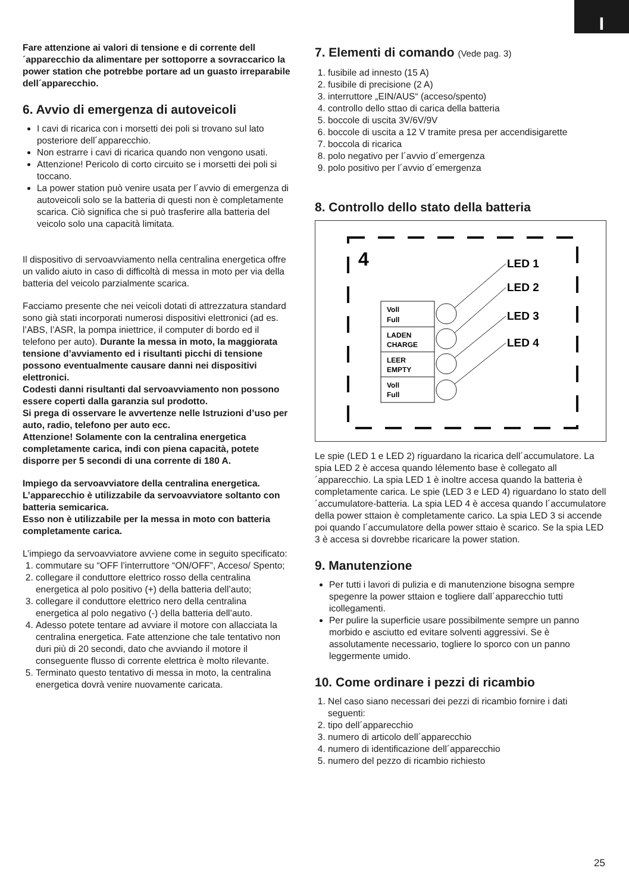I
Fare attenzione ai valori di tensione e di corrente dell´apparecchio da alimentare per sottoporre a sovraccarico la power station che potrebbe portare ad un guasto irreparabile dell´apparecchio.
6. Avvio di emergenza di autoveicoli
I cavi di ricarica con i morsetti dei poli si trovano sul lato posteriore dell´apparecchio.
Non estrarre i cavi di ricarica quando non vengono usati.
Attenzione! Pericolo di corto circuito se i morsetti dei poli si toccano.
La power station può venire usata per l´avvio di emergenza di autoveicoli solo se la batteria di questi non è completamente scarica. Ciò significa che si può trasferire alla batteria del veicolo solo una capacità limitata.
Il dispositivo di servoavviamento nella centralina energetica offre un valido aiuto in caso di difficoltà di messa in moto per via della batteria del veicolo parzialmente scarica.
Facciamo presente che nei veicoli dotati di attrezzatura standard sono già stati incorporati numerosi dispositivi elettronici (ad es. l’ABS, l’ASR, la pompa iniettrice, il computer di bordo ed il telefono per auto). Durante la messa in moto, la maggiorata tensione d’avviamento ed i risultanti picchi di tensione possono eventualmente causare danni nei dispositivi elettronici.
Codesti danni risultanti dal servoavviamento non possono essere coperti dalla garanzia sul prodotto.
Si prega di osservare le avvertenze nelle Istruzioni d’uso per auto, radio, telefono per auto ecc.
Attenzione! Solamente con la centralina energetica completamente carica, indi con piena capacità, potete disporre per 5 secondi di una corrente di 180 A.
Impiego da servoavviatore della centralina energetica.
L’apparecchio è utilizzabile da servoavviatore soltanto con batteria semicarica.
Esso non è utilizzabile per la messa in moto con batteria completamente carica.
L’impiego da servoavviatore avviene come in seguito specificato:
1. commutare su “OFF l’interruttore “ON/OFF”, Acceso/ Spento;
2. collegare il conduttore elettrico rosso della centralina energetica al polo positivo (+) della batteria dell’auto;
3. collegare il conduttore elettrico nero della centralina energetica al polo negativo (-) della batteria dell’auto.
4. Adesso potete tentare ad avviare il motore con allacciata la centralina energetica. Fate attenzione che tale tentativo non duri più di 20 secondi, dato che avviando il motore il conseguente flusso di corrente elettrica è molto rilevante.
5. Terminato questo tentativo di messa in moto, la centralina energetica dovrà venire nuovamente caricata.
7. Elementi di comando (Vede pag. 3)
1. fusibile ad innesto (15 A)
2. fusibile di precisione (2 A)
3. interruttore „EIN/AUS“ (acceso/spento)
4. controllo dello sttao di carica della batteria
5. boccole di uscita 3V/6V/9V
6. boccole di uscita a 12 V tramite presa per accendisigarette
7. boccola di ricarica
8. polo negativo per l´avvio d´emergenza
9. polo positivo per l´avvio d´emergenza
8. Controllo dello stato della batteria
4
Voll
Full
LADEN
CHARGE
LEER
EMPTY
Voll
Full
LED 1
LED 2
LED 3
LED 4
Le spie (LED 1 e LED 2) riguardano la ricarica dell´accumulatore. La spia LED 2 è accesa quando lélemento base è collegato all´apparecchio. La spia LED 1 è inoltre accesa quando la batteria è completamente carica. Le spie (LED 3 e LED 4) riguardano lo stato dell´accumulatore-batteria. La spia LED 4 è accesa quando l´accumulatore della power sttaion è completamente carico. La spia LED 3 si accende poi quando l´accumulatore della power sttaio è scarico. Se la spia LED 3 è accesa si dovrebbe ricaricare la power station.
9. Manutenzione
Per tutti i lavori di pulizia e di manutenzione bisogna sempre spegenre la power sttaion e togliere dall´apparecchio tutti icollegamenti.
Per pulire la superficie usare possibilmente sempre un panno morbido e asciutto ed evitare solventi aggressivi. Se è assolutamente necessario, togliere lo sporco con un panno leggermente umido.
10. Come ordinare i pezzi di ricambio
1. Nel caso siano necessari dei pezzi di ricambio fornire i dati seguenti:
2. tipo dell´apparecchio
3. numero di articolo dell´apparecchio
4. numero di identificazione dell´apparecchio
5. numero del pezzo di ricambio richiesto
25